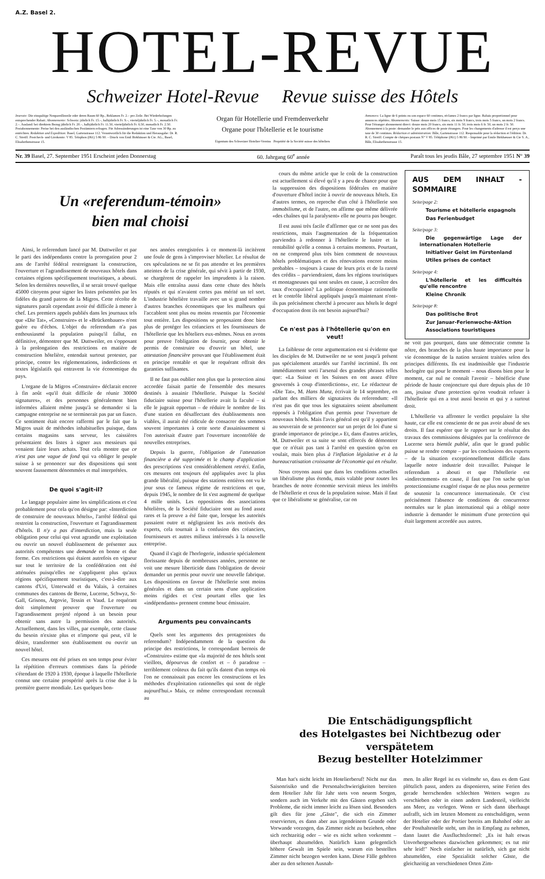A.Z. Basel 2.
HOTEL-REVUE
Schweizer Hotel-Revue Revue suisse des Hôtels
Inserate: Die einspaltige Nonpareillezeile oder deren Raum 60 Rp., Reklamen Fr. 2.– pro Zeile. Bei Wiederholungen entsprechender Rabatt. Abonnemente: Schweiz: jährlich Fr. 15.–, halbjährlich Fr. 9.–, vierteljährlich Fr. 5.–, monatlich Fr. 2.–. Ausland: bei direktem Bezug jährlich Fr. 20.–, halbjährlich Fr. 11.50, vierteljährlich Fr. 6.50, monatlich Fr. 2.50. Postabonnemente: Preise bei den ausländischen Postämtern erfragen. Für Adressänderungen ist eine Taxe von 30 Rp. zu entrichten. Redaktion und Expedition: Basel, Gartenstrasse 112. Verantwortlich für die Redaktion und Herausgabe: Dr. R. C. Streiff. Postcheck- und Girokonto: V 85. Telephon (061) 5 86 90. – Druck von Emil Birkhäuser & Cie. AG., Basel, Elisabethenstrasse 15.
Organ für Hotellerie und Fremdenverkehr
Organe pour l'hôtellerie et le tourisme
Eigentum des Schweizer Hotelier-Vereins Propriété de la Société suisse des hôteliers
Annonces: La ligne de 6 points ou son espace 60 centimes, réclames 2 francs par ligne. Rabais proportionnel pour annonces répétées. Abonnements: Suisse: douze mois 15 francs, six mois 9 francs, trois mois 5 francs, un mois 2 francs. Pour l'étranger abonnement direct: douze mois 20 francs, six mois 11 fr. 50, trois mois 6 fr. 50, un mois 2 fr. 50. Abonnement à la poste: demander le prix aux offices de poste étrangers. Pour les changements d'adresse il est perçu une taxe de 30 centimes. Rédaction et administration: Bâle, Gartenstrasse 112. Responsable pour la rédaction et l'édition: Dr. R. C. Streiff. Compte de chèques postaux N° V 85. Téléphone (061) 5 86 90. - Imprimé par Emile Birkhæuser & Cie S. A., Bâle, Elisabethenstrasse 15.
Nr. 39 Basel, 27. September 1951 Erscheint jeden Donnerstag 60. Jahrgang 60<sup>e</sup> année Paraît tous les jeudis Bâle, 27 septembre 1951 N° 39
Un «referendum-témoin»
bien mal choisi
Ainsi, le referendum lancé par M. Duttweiler et par le parti des indépendants contre la prorogation pour 2 ans de l'arrêté fédéral restreignant la construction, l'ouverture et l'agrandissement de nouveaux hôtels dans certaines régions spécifiquement touristiques, a abouti. Selon les dernières nouvelles, il se serait trouvé quelque 45000 citoyens pour signer les listes présentées par les fidèles du grand patron de la Migros. Cette récolte de signatures paraît cependant avoir été difficile à mener à chef. Les premiers appels publiés dans les journaux tels que «Die Tat», «Construire» et le «Brückenbauer» n'ont guère eu d'échos. L'objet du referendum n'a pas enthousiasmé la population puisqu'il fallut, en définitive, démontrer que M. Duttweiler, en s'opposant à la prolongation des restrictions en matière de construction hôtelière, entendait surtout protester, par principe, contre les réglementations, inderdictions et textes législatifs qui entravent la vie économique du pays.
L'organe de la Migros «Construire» déclarait encore à fin août «qu'il était difficile de réunir 30000 signatures», et des personnes généralement bien informées allaient même jusqu'à se demander si la campagne entreprise ne se terminerait pas par un fiasco. Ce sentiment était encore raffermi par le fait que la Migros usait de méthodes inhabituelles puisque, dans certains magasins sans serveur, les caissières présentaient des listes à signer aux messieurs qui venaient faire leurs achats. Tout cela montre que ce n'est pas une vague de fond qui va obliger le peuple suisse à se prononcer sur des dispositions qui sont souvent faussement dénommées et mal interprétées.
De quoi s'agit-il?
Le langage populaire aime les simplifications et c'est probablement pour cela qu'on désigne par: «Interdiction de construire de nouveaux hôtels», l'arrêté fédéral qui restreint la construction, l'ouverture et l'agrandissement d'hôtels. Il n'y a pas d'interdiction, mais la seule obligation pour celui qui veut agrandir une exploitation ou ouvrir un nouvel établissement de présenter aux autorités compétentes une demande en bonne et due forme. Ces restrictions qui étaient autrefois en vigueur sur tout le territoire de la confédération ont été atténuées puisqu'elles ne s'appliquent plus qu'aux régions spécifiquement touristiques, c'est-à-dire aux cantons d'Uri, Unterwald et du Valais, à certaines communes des cantons de Berne, Lucerne, Schwyz, St-Gall, Grisons, Argovie, Tessin et Vaud. Le requérant doit simplement prouver que l'ouverture ou l'agrandissement projeté répond à un besoin pour obtenir sans autre la permission des autorités. Actuellement, dans les villes, par exemple, cette clause du besoin n'existe plus et n'importe qui peut, s'il le désire, transformer son établissement ou ouvrir un nouvel hôtel.
Ces mesures ont été prises en son temps pour éviter la répétition d'erreurs commises dans la période s'étendant de 1920 à 1930, époque à laquelle l'hôtellerie connut une certaine prospérité après la crise due à la première guerre mondiale. Les quelques bon-
nes années enregistrées à ce moment-là incitèrent une foule de gens à s'improviser hôtelier. Le résultat de ces spéculations ne se fit pas attendre et les premières atteintes de la crise générale, qui sévit à partir de 1930, se chargèrent de rappeler les imprudents à la raison. Mais elle entraîna aussi dans cette chute des hôtels réputés et qui n'avaient certes pas mérité un tel sort. L'industrie hôtelière travaille avec un si grand nombre d'autres branches économiques que les malheurs qui l'accablent sont plus ou moins ressentis par l'économie tout entière. Les dispositions se proposaient donc bien plus de protéger les créanciers et les fournisseurs de l'hôtellerie que les hôteliers eux-mêmes. Nous en avons pour preuve l'obligation de fournir, pour obtenir le permis de construire ou d'ouvrir un hôtel, une attestation financière prouvant que l'établissement était en principe rentable et que le requérant offrait des garanties suffisantes.
Il ne faut pas oublier non plus que la protection ainsi accordée faisait partie de l'ensemble des mesures destinés à assainir l'hôtellerie. Puisque la Société fiduciaire suisse pour l'hôtellerie avait la faculté – si elle le jugeait opportun – de réduire le nombre de lits d'une station en désaffectant des établissements non viables, il aurait été ridicule de consacrer des sommes souvent importantes à cette sorte d'assainissement si l'on autorisait d'autre part l'ouverture incontrôlée de nouvelles entreprises.
Depuis la guerre, l'obligation de l'attestation financière a été supprimée et le champ d'application des prescriptions s'est considérablement retréci. Enfin, ces mesures ont toujours été appliquées avec la plus grande libéralité, puisque des stations entières ont vu le jour sous ce fameux régime de restrictions et que, depuis 1945, le nombre de lit s'est augmenté de quelque 4 mille unités. Les oppositions des associations hôtelières, de la Société fiduciaire sont au fond assez rares et la preuve a été faite que, lorsque les autorités passaient outre et négligeaient les avis motivés des experts, cela tournait à la confusion des créanciers, fournisseurs et autres milieux intéressés à la nouvelle entreprise.
Quand il s'agit de l'horlogerie, industrie spécialement florissante depuis de nombreuses années, personne ne voit une mesure liberticide dans l'obligation de devoir demander un permis pour ouvrir une nouvelle fabrique. Les dispositions en faveur de l'hôtellerie sont moins générales et dans un certain sens d'une application moins rigides et c'est pourtant elles que les «indépendants» prennent comme bouc émissaire.
Arguments peu convaincants
Quels sont les arguments des protagonistes du referendum? Indépendamment de la question du principe des restrictions, le correspondant bernois de «Construire» estime que «la majorité de nos hôtels sont vieillots, dépourvus de confort et – ô paradoxe – terriblement coûteux du fait qu'ils datent d'un temps où l'on ne connaissait pas encore les constructions et les méthodes d'exploitation rationnelles qui sont de règle aujourd'hui.» Mais, ce même correspondant reconnaît au
cours du même article que le coût de la construction est actuellement si élevé qu'il y a peu de chance pour que la suppression des dispositions fédérales en matière d'ouverture d'hôtel incite à ouvrir de nouveaux hôtels. En d'autres termes, on reproche d'un côté à l'hôtellerie son immobilisme, et de l'autre, on affirme que même délivrée «des chaînes qui la paralysent» elle ne pourra pas bouger.
Il est aussi très facile d'affirmer que ce ne sont pas des restrictions, mais l'augmentation de la fréquentation parviendra à redonner à l'hôtellerie le lustre et la rentabilité qu'elle a connus à certains moments. Pourtant, on ne comprend plus très bien comment de nouveaux hôtels problématiques et des rénovations encore moins probables – toujours à cause de leurs prix et de la rareté des crédits – parviendraient, dans les régions touristiques et montagneuses qui sont seules en cause, à accroître des taux d'occupation? La politique économique rationnelle et le contrôle libéral appliqués jusqu'à maintenant n'ont-ils pas précisément cherché à procurer aux hôtels le degré d'occupation dont ils ont besoin aujourd'hui?
Ce n'est pas à l'hôtellerie qu'on en veut!
La faiblesse de cette argumentation est si évidente que les disciples de M. Duttweiler ne se sont jusqu'à présent pas spécialement attardés sur l'arrêté incriminé. Ils ont immédiatement sorti l'arsenal des grandes phrases telles que: «La Suisse et les Suisses en ont assez d'être gouvernés à coup d'interdictions», etc. Le rédacteur de «Die Tat», M. Hans Munz, écrivait le 14 septembre, en parlant des milliers de signataires du referendum: «Il n'est pas dit que tous les signataires soient absolument opposés à l'obligation d'un permis pour l'ouverture de nouveaux hôtels. Mais l'avis général est qu'il y appartient au souverain de se prononcer sur un projet de loi d'une si grande importance de principe.» Et, dans d'autres articles, M. Duttweiler et sa suite se sont efforcés de démontrer que ce n'était pas tant à l'arrêté en question qu'on en voulait, mais bien plus à l'inflation législative et à la bureaucratisation croissante de l'économie qui en résulte.
Nous croyons aussi que dans les conditions actuelles un libéralisme plus étendu, mais valable pour toutes les branches de notre économie servirait mieux les intérêts de l'hôtellerie et ceux de la population suisse. Mais il faut que ce libéralisme se généralise, car on
AUS DEM INHALT - SOMMAIRE
Seite/page 2:
Tourisme et hôtellerie espagnols
Das Ferienbudget
Seite/page 3:
Die gegenwärtige Lage der internationalen Hotellerie
Initiativer Geist im Fürstenland
Utiles prises de contact
Seite/page 4:
L'hôtellerie et les difficultés qu'elle rencontre
Kleine Chronik
Seite/page 8:
Das politische Brot
Zur Januar-Ferienwoche-Aktion
Associations touristiques
ne voit pas pourquoi, dans une démocratie comme la nôtre, des branches de la plus haute importance pour la vie économique de la nation seraient traitées selon des principes différents. Ils est inadmissible que l'industrie horlogère qui pour le moment – nous disons bien pour le moment, car nul ne connaît l'avenir – bénéficie d'une période de haute conjoncture qui dure depuis plus de 10 ans, jouisse d'une protection qu'on voudrait refuser à l'hôtellerie qui en a tout aussi besoin et qui y a surtout droit.
L'hôtellerie va affronter le verdict populaire la tête haute, car elle est consciente de ne pas avoir abusé de ses droits. Il faut espérer que le rapport sur le résultat des travaux des commissions désignées par la conférence de Lucerne sera bientôt publié, afin que le grand public puisse se rendre compte – par les conclusions des experts – de la situation exceptionnellement difficile dans laquelle notre industrie doit travailler. Puisque le referendum a abouti et que l'hôtellerie est «indirectement» en cause, il faut que l'on sache qu'un protectionnisme exagéré risque de ne plus nous permettre de soutenir la concurrence internationale. Or c'est précisément l'absence de conditions de concurrence normales sur le plan international qui a obligé notre industrie à demander le minimum d'une protection qui était largement accordée aux autres.
Die Entschädigungspflicht
des Hotelgastes bei Nichtbezug oder verspätetem
Bezug bestellter Hotelzimmer
Man hat's nicht leicht im Hotelierberuf! Nicht nur das Saisonrisiko und die Personalschwierigkeiten bereiten dem Hotelier Jahr für Jahr stets von neuem Sorgen, sondern auch im Verkehr mit den Gästen ergeben sich Probleme, die nicht immer leicht zu lösen sind. Besonders gilt dies für jene „Gäste", die sich ein Zimmer reservierten, es dann aber aus irgendeinem Grunde oder Vorwande vorzogen, das Zimmer nicht zu beziehen, ohne sich rechtzeitig oder – wie es nicht selten vorkommt – überhaupt abzumelden. Natürlich kann gelegentlich höhere Gewalt im Spiele sein, warum ein bestelltes Zimmer nicht bezogen werden kann. Diese Fälle gehören aber zu den seltenen Ausnah-
men. In aller Regel ist es vielmehr so, dass es dem Gast plötzlich passt, anders zu disponieren, seine Ferien des gerade herrschenden schlechten Wetters wegen zu verschieben oder in einen andern Landesteil, vielleicht ans Meer, zu verlegen. Wenn er sich dann überhaupt aufrafft, sich im letzten Moment zu entschuldigen, wenn der Hotelier oder der Portier bereits am Bahnhof oder an der Posthaltestelle steht, um ihn in Empfang zu nehmen, dann lautet die Ausfluchtsformel: „Es ist halt etwas Unvorhergesehenes dazwischen gekommen; es tut mir sehr leid!" Noch einfacher ist natürlich, sich gar nicht abzumelden, eine Spezialität solcher Gäste, die gleichzeitig an verschiedenen Orten Zim-